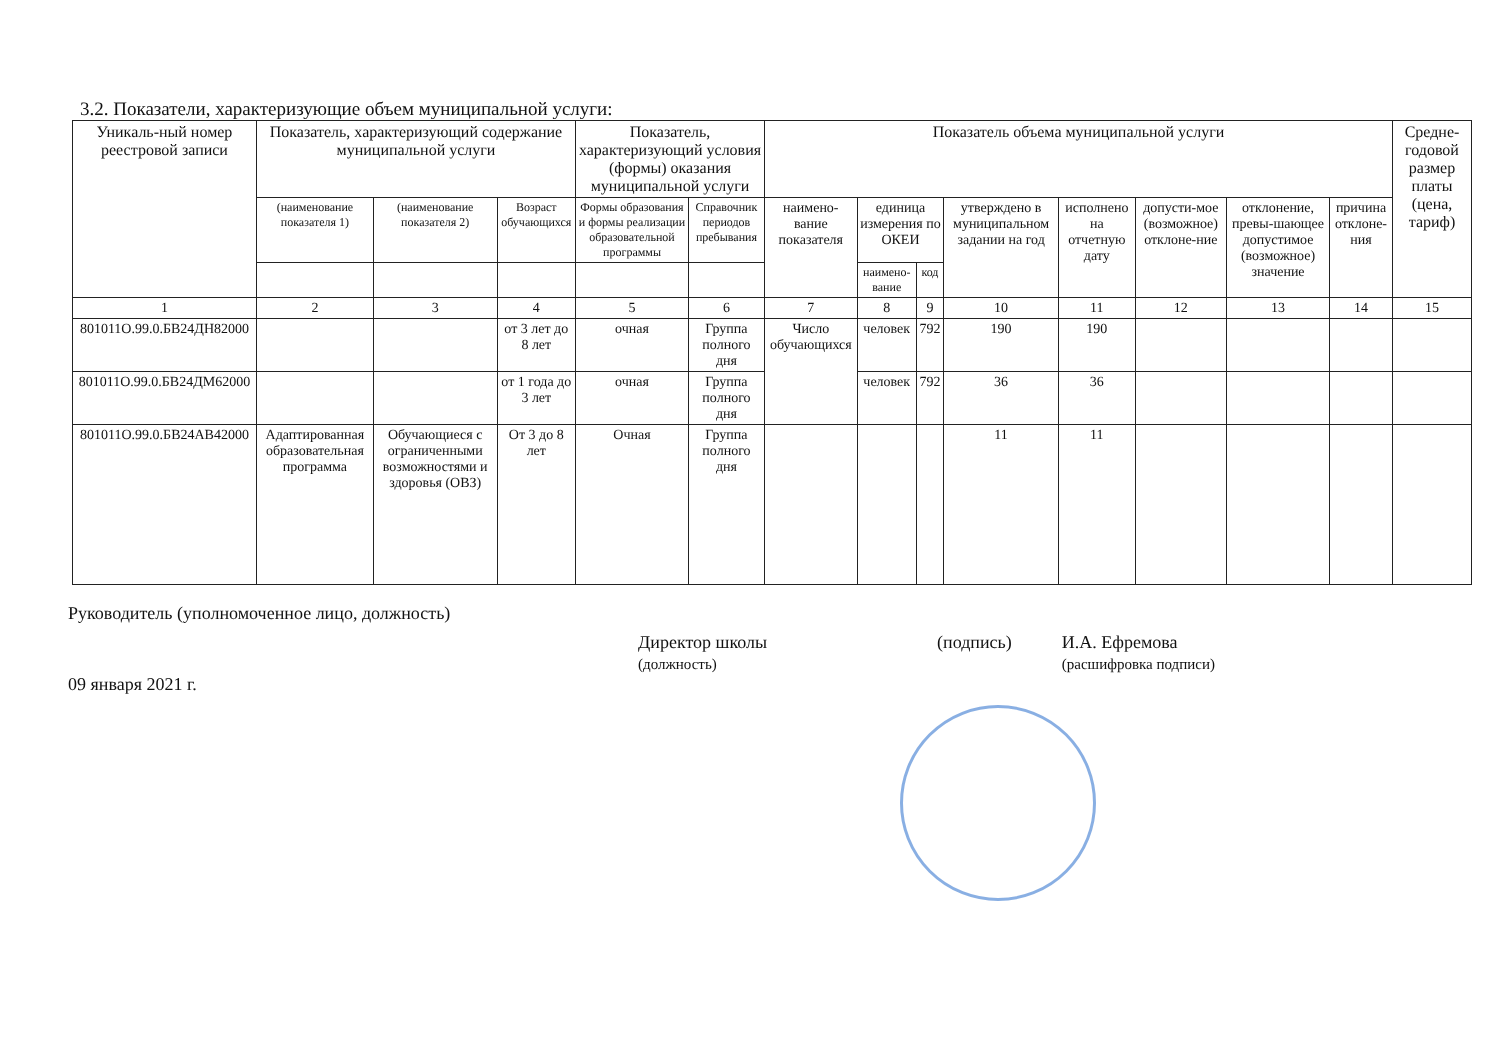3.2. Показатели, характеризующие объем муниципальной услуги:
| Уникаль-ный номер реестровой записи | Показатель, характеризующий содержание муниципальной услуги | | | Показатель, характеризующий условия (формы) оказания муниципальной услуги | | Показатель объема муниципальной услуги | | | | | | | | Средне-годовой размер платы (цена, тариф) |
| --- | --- | --- | --- | --- | --- | --- | --- | --- | --- | --- | --- | --- | --- | --- |
| | (наименование показателя 1) | (наименование показателя 2) | Возраст обучающихся | Формы образования и формы реализации образовательной программы | Справочник периодов пребывания | наимено-вание показателя | единица измерения по ОКЕИ | | утверждено в муниципальном задании на год | исполнено на отчетную дату | допусти-мое (возможное) отклоне-ние | отклонение, превы-шающее допустимое (возможное) значение | причина отклоне-ния | |
| | | | | | | | наимено-вание | код | | | | | | |
| 1 | 2 | 3 | 4 | 5 | 6 | 7 | 8 | 9 | 10 | 11 | 12 | 13 | 14 | 15 |
| 801011О.99.0.БВ24ДН82000 | | | от 3 лет до 8 лет | очная | Группа полного дня | Число обучающихся | человек | 792 | 190 | 190 | | | | |
| 801011О.99.0.БВ24ДМ62000 | | | от 1 года до 3 лет | очная | Группа полного дня | | человек | 792 | 36 | 36 | | | | |
| 801011О.99.0.БВ24АВ42000 | Адаптированная образовательная программа | Обучающиеся с ограниченными возможностями и здоровья (ОВЗ) | От 3 до 8 лет | Очная | Группа полного дня | | | | 11 | 11 | | | | |
Руководитель (уполномоченное лицо, должность)
Директор школы
(должность) (подпись) И.А. Ефремова
(расшифровка подписи)
09 января 2021 г.